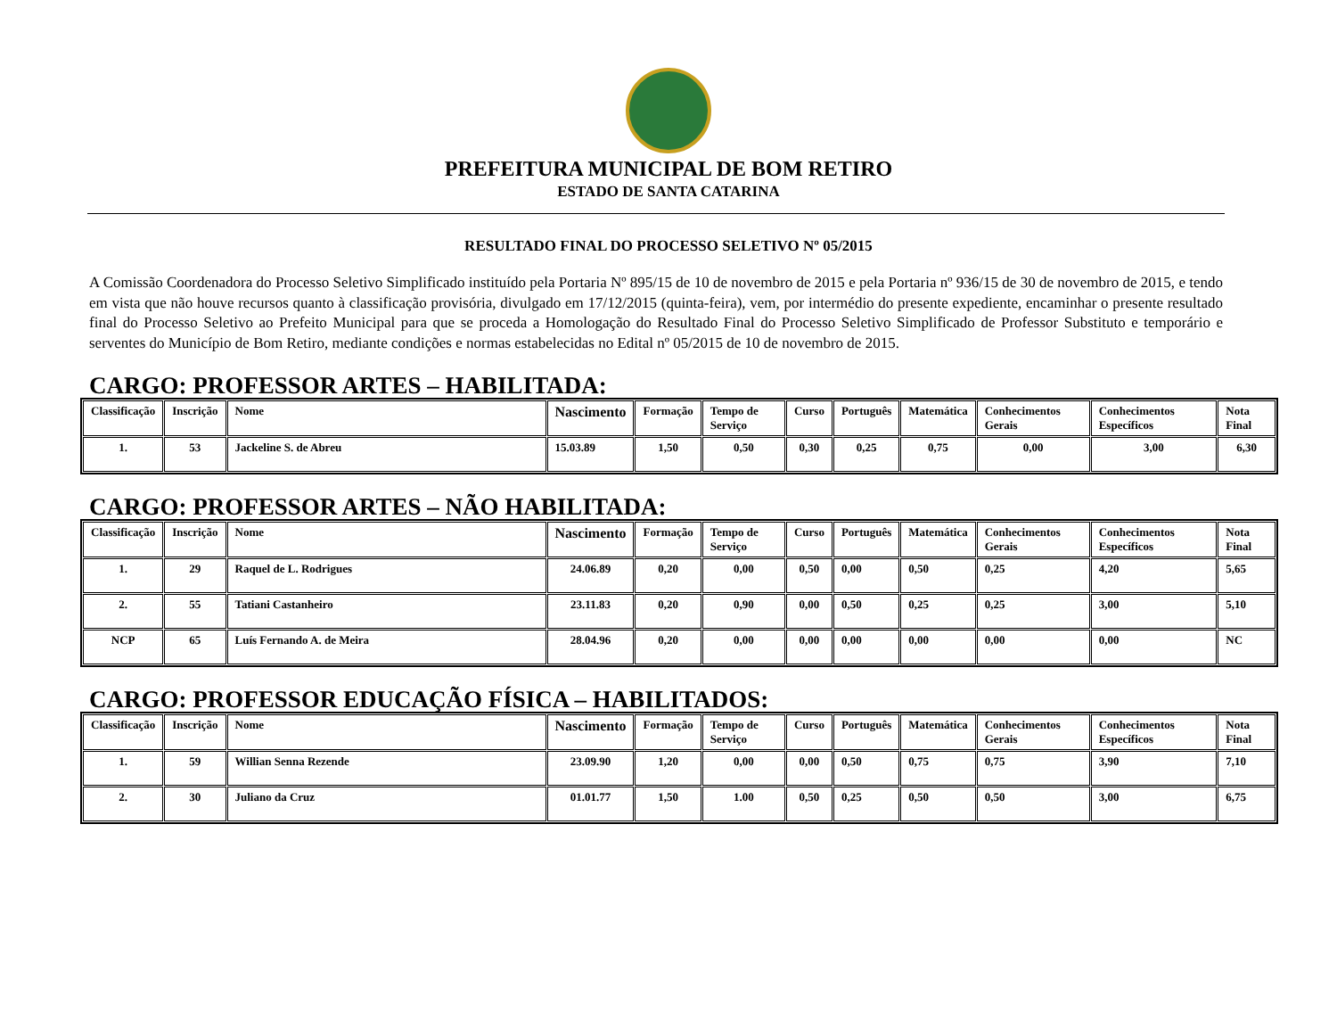PREFEITURA MUNICIPAL DE BOM RETIRO
ESTADO DE SANTA CATARINA
RESULTADO FINAL DO PROCESSO SELETIVO Nº 05/2015
A Comissão Coordenadora do Processo Seletivo Simplificado instituído pela Portaria Nº 895/15 de 10 de novembro de 2015 e pela Portaria nº 936/15 de 30 de novembro de 2015, e tendo em vista que não houve recursos quanto à classificação provisória, divulgado em 17/12/2015 (quinta-feira), vem, por intermédio do presente expediente, encaminhar o presente resultado final do Processo Seletivo ao Prefeito Municipal para que se proceda a Homologação do Resultado Final do Processo Seletivo Simplificado de Professor Substituto e temporário e serventes do Município de Bom Retiro, mediante condições e normas estabelecidas no Edital nº 05/2015 de 10 de novembro de 2015.
CARGO: PROFESSOR ARTES – HABILITADA:
| Classificação | Inscrição | Nome | Nascimento | Formação | Tempo de Serviço | Curso | Português | Matemática | Conhecimentos Gerais | Conhecimentos Específicos | Nota Final |
| --- | --- | --- | --- | --- | --- | --- | --- | --- | --- | --- | --- |
| 1. | 53 | Jackeline S. de Abreu | 15.03.89 | 1,50 | 0,50 | 0,30 | 0,25 | 0,75 | 0,00 | 3,00 | 6,30 |
CARGO: PROFESSOR ARTES – NÃO HABILITADA:
| Classificação | Inscrição | Nome | Nascimento | Formação | Tempo de Serviço | Curso | Português | Matemática | Conhecimentos Gerais | Conhecimentos Específicos | Nota Final |
| --- | --- | --- | --- | --- | --- | --- | --- | --- | --- | --- | --- |
| 1. | 29 | Raquel de L. Rodrigues | 24.06.89 | 0,20 | 0,00 | 0,50 | 0,00 | 0,50 | 0,25 | 4,20 | 5,65 |
| 2. | 55 | Tatiani Castanheiro | 23.11.83 | 0,20 | 0,90 | 0,00 | 0,50 | 0,25 | 0,25 | 3,00 | 5,10 |
| NCP | 65 | Luís Fernando A. de Meira | 28.04.96 | 0,20 | 0,00 | 0,00 | 0,00 | 0,00 | 0,00 | 0,00 | NC |
CARGO: PROFESSOR EDUCAÇÃO FÍSICA – HABILITADOS:
| Classificação | Inscrição | Nome | Nascimento | Formação | Tempo de Serviço | Curso | Português | Matemática | Conhecimentos Gerais | Conhecimentos Específicos | Nota Final |
| --- | --- | --- | --- | --- | --- | --- | --- | --- | --- | --- | --- |
| 1. | 59 | Willian Senna Rezende | 23.09.90 | 1,20 | 0,00 | 0,00 | 0,50 | 0,75 | 0,75 | 3,90 | 7,10 |
| 2. | 30 | Juliano da Cruz | 01.01.77 | 1,50 | 1.00 | 0,50 | 0,25 | 0,50 | 0,50 | 3,00 | 6,75 |